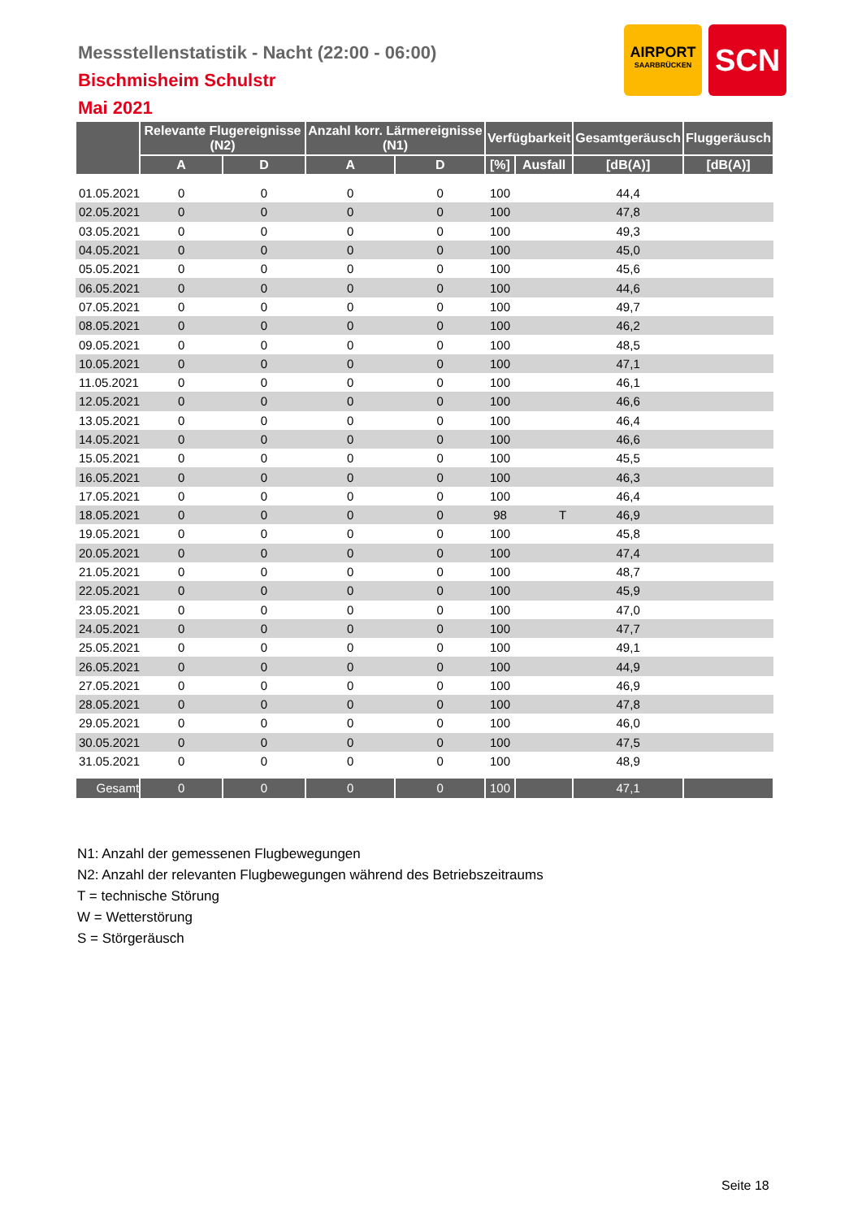Messstellenstatistik - Nacht (22:00 - 06:00)
Bischmisheim Schulstr
Mai 2021
AIRPORT
SAARBRÜCKEN
SCN
| | Relevante Flugereignisse (N2) | | Anzahl korr. Lärmereignisse (N1) | | Verfügbarkeit | | Gesamtgeräusch | Fluggeräusch |
| --- | --- | --- | --- | --- | --- | --- | --- | --- |
| | A | D | A | D | [%] | Ausfall | [dB(A)] | [dB(A)] |
| 01.05.2021 | 0 | 0 | 0 | 0 | 100 | | 44,4 | |
| 02.05.2021 | 0 | 0 | 0 | 0 | 100 | | 47,8 | |
| 03.05.2021 | 0 | 0 | 0 | 0 | 100 | | 49,3 | |
| 04.05.2021 | 0 | 0 | 0 | 0 | 100 | | 45,0 | |
| 05.05.2021 | 0 | 0 | 0 | 0 | 100 | | 45,6 | |
| 06.05.2021 | 0 | 0 | 0 | 0 | 100 | | 44,6 | |
| 07.05.2021 | 0 | 0 | 0 | 0 | 100 | | 49,7 | |
| 08.05.2021 | 0 | 0 | 0 | 0 | 100 | | 46,2 | |
| 09.05.2021 | 0 | 0 | 0 | 0 | 100 | | 48,5 | |
| 10.05.2021 | 0 | 0 | 0 | 0 | 100 | | 47,1 | |
| 11.05.2021 | 0 | 0 | 0 | 0 | 100 | | 46,1 | |
| 12.05.2021 | 0 | 0 | 0 | 0 | 100 | | 46,6 | |
| 13.05.2021 | 0 | 0 | 0 | 0 | 100 | | 46,4 | |
| 14.05.2021 | 0 | 0 | 0 | 0 | 100 | | 46,6 | |
| 15.05.2021 | 0 | 0 | 0 | 0 | 100 | | 45,5 | |
| 16.05.2021 | 0 | 0 | 0 | 0 | 100 | | 46,3 | |
| 17.05.2021 | 0 | 0 | 0 | 0 | 100 | | 46,4 | |
| 18.05.2021 | 0 | 0 | 0 | 0 | 98 | T | 46,9 | |
| 19.05.2021 | 0 | 0 | 0 | 0 | 100 | | 45,8 | |
| 20.05.2021 | 0 | 0 | 0 | 0 | 100 | | 47,4 | |
| 21.05.2021 | 0 | 0 | 0 | 0 | 100 | | 48,7 | |
| 22.05.2021 | 0 | 0 | 0 | 0 | 100 | | 45,9 | |
| 23.05.2021 | 0 | 0 | 0 | 0 | 100 | | 47,0 | |
| 24.05.2021 | 0 | 0 | 0 | 0 | 100 | | 47,7 | |
| 25.05.2021 | 0 | 0 | 0 | 0 | 100 | | 49,1 | |
| 26.05.2021 | 0 | 0 | 0 | 0 | 100 | | 44,9 | |
| 27.05.2021 | 0 | 0 | 0 | 0 | 100 | | 46,9 | |
| 28.05.2021 | 0 | 0 | 0 | 0 | 100 | | 47,8 | |
| 29.05.2021 | 0 | 0 | 0 | 0 | 100 | | 46,0 | |
| 30.05.2021 | 0 | 0 | 0 | 0 | 100 | | 47,5 | |
| 31.05.2021 | 0 | 0 | 0 | 0 | 100 | | 48,9 | |
| Gesamt | 0 | 0 | 0 | 0 | 100 | | 47,1 | |
N1: Anzahl der gemessenen Flugbewegungen
N2: Anzahl der relevanten Flugbewegungen während des Betriebszeitraums
T = technische Störung
W = Wetterstörung
S = Störgeräusch
Seite 18